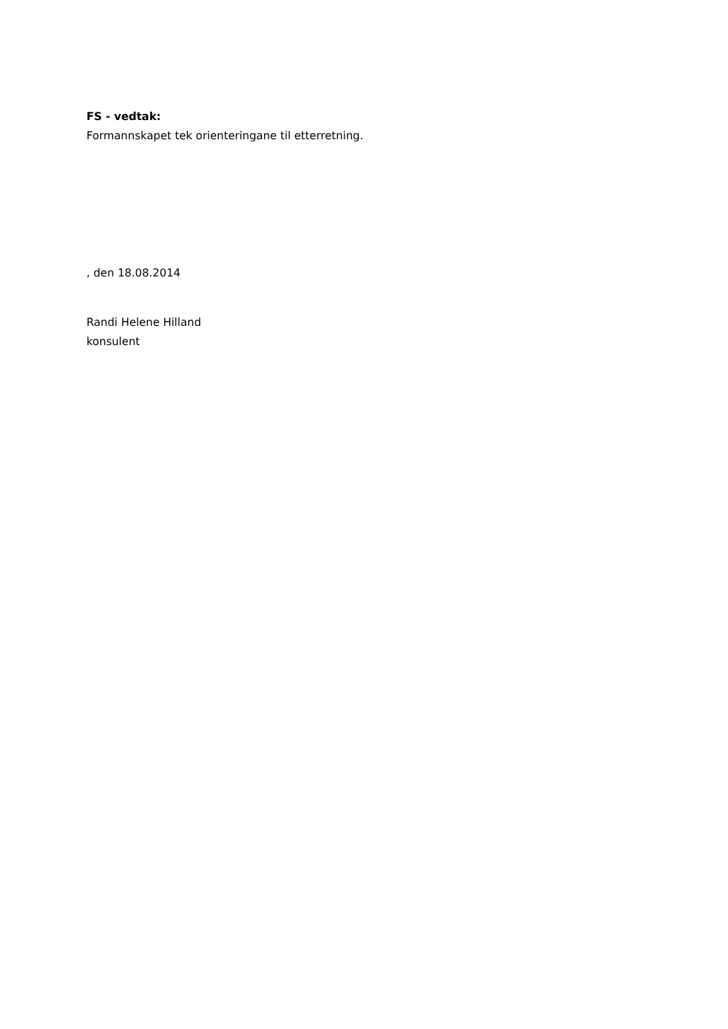FS - vedtak:
Formannskapet tek orienteringane til etterretning.
, den 18.08.2014
Randi Helene Hilland
konsulent